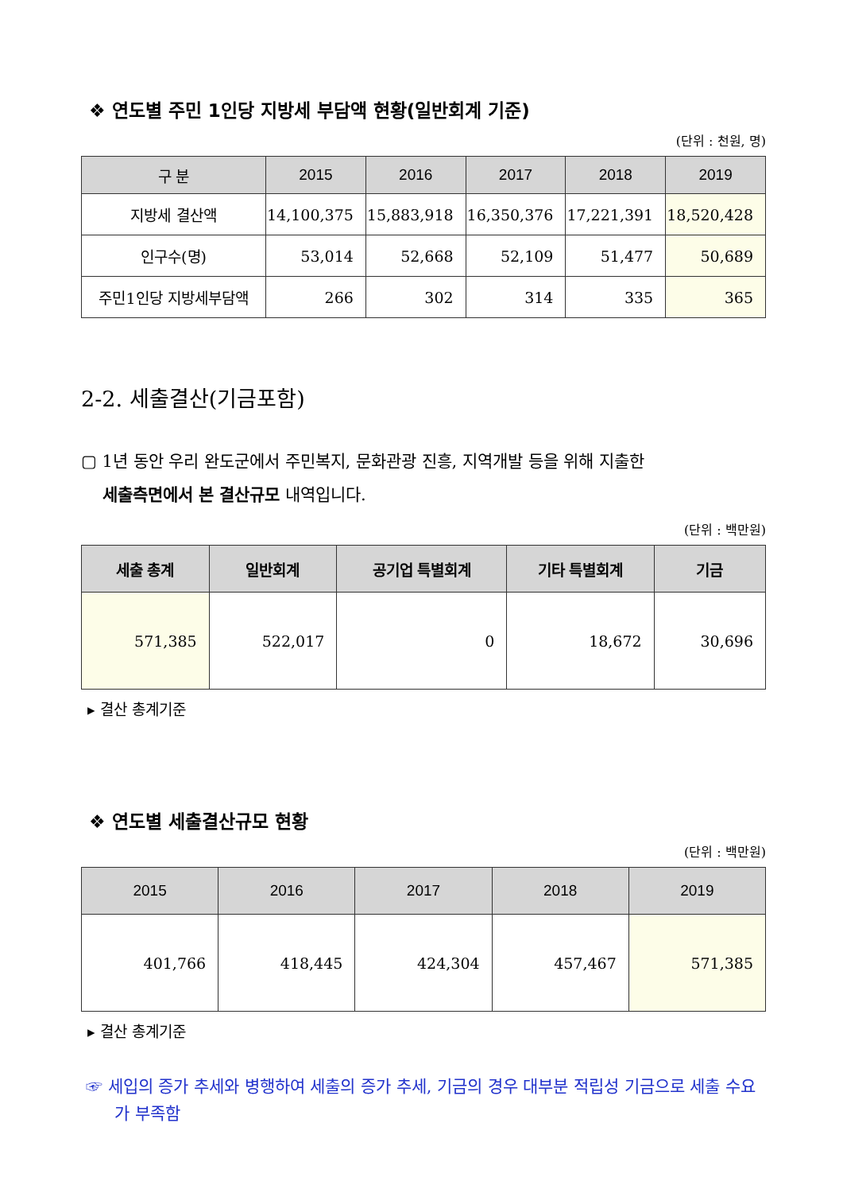❖ 연도별 주민 1인당 지방세 부담액 현황(일반회계 기준)
(단위 : 천원, 명)
| 구 분 | 2015 | 2016 | 2017 | 2018 | 2019 |
| --- | --- | --- | --- | --- | --- |
| 지방세 결산액 | 14,100,375 | 15,883,918 | 16,350,376 | 17,221,391 | 18,520,428 |
| 인구수(명) | 53,014 | 52,668 | 52,109 | 51,477 | 50,689 |
| 주민1인당 지방세부담액 | 266 | 302 | 314 | 335 | 365 |
2-2. 세출결산(기금포함)
▢ 1년 동안 우리 완도군에서 주민복지, 문화관광 진흥, 지역개발 등을 위해 지출한
세출측면에서 본 결산규모 내역입니다.
(단위 : 백만원)
| 세출 총계 | 일반회계 | 공기업 특별회계 | 기타 특별회계 | 기금 |
| --- | --- | --- | --- | --- |
| 571,385 | 522,017 | 0 | 18,672 | 30,696 |
▸ 결산 총계기준
❖ 연도별 세출결산규모 현황
(단위 : 백만원)
| 2015 | 2016 | 2017 | 2018 | 2019 |
| --- | --- | --- | --- | --- |
| 401,766 | 418,445 | 424,304 | 457,467 | 571,385 |
▸ 결산 총계기준
☞ 세입의 증가 추세와 병행하여 세출의 증가 추세, 기금의 경우 대부분 적립성 기금으로 세출 수요가 부족함